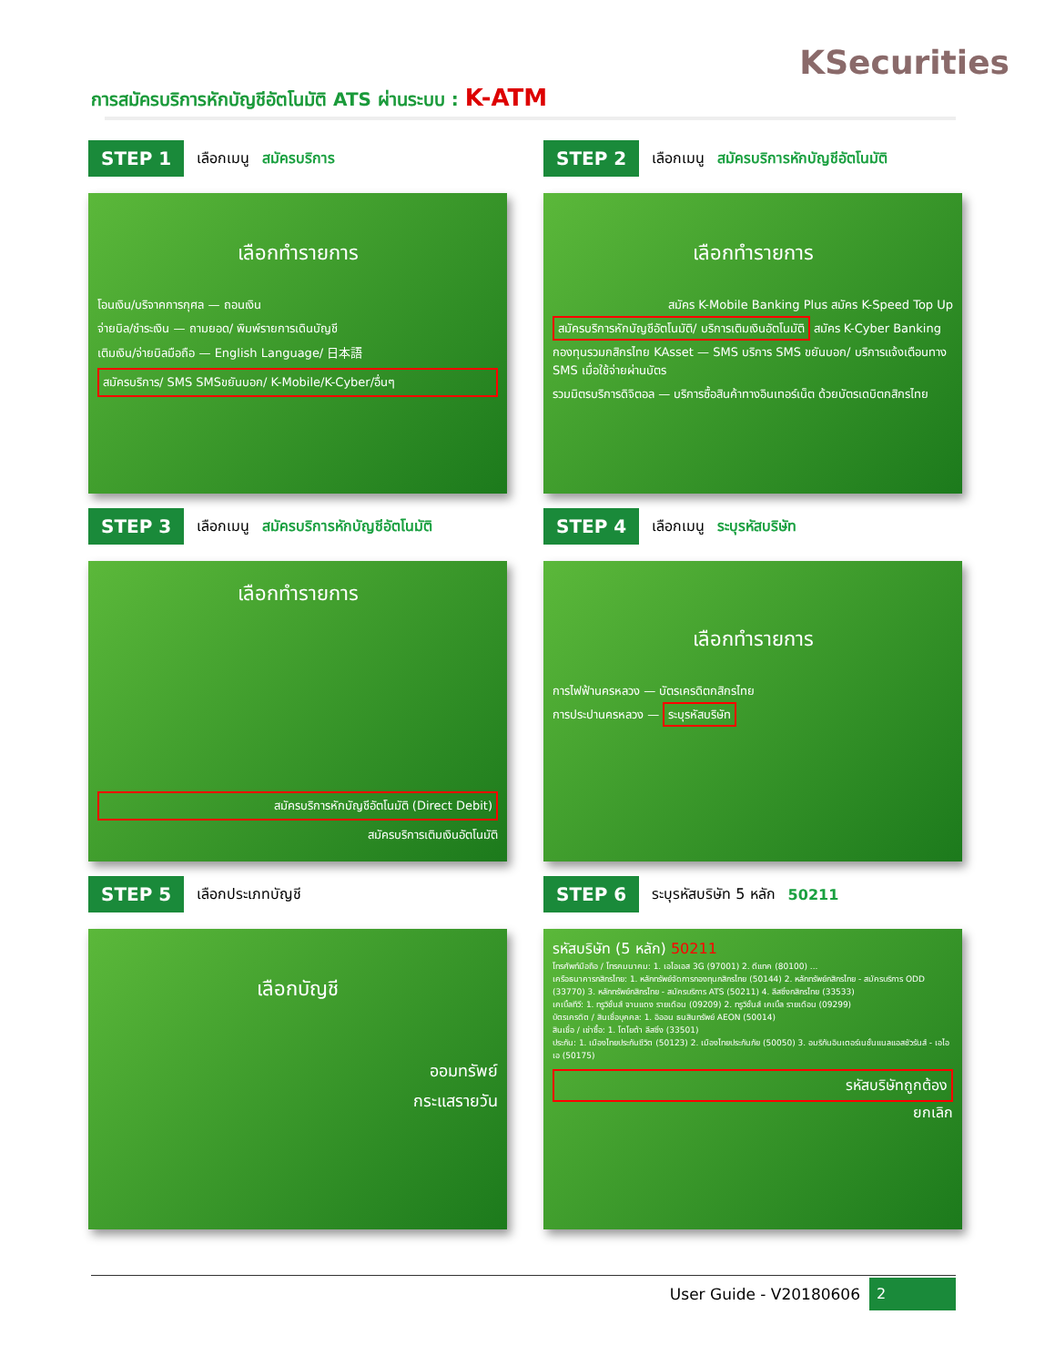KSecurities
การสมัครบริการหักบัญชีอัตโนมัติ ATS ผ่านระบบ : K-ATM
STEP 1 เลือกเมนู สมัครบริการ
เลือกทำรายการ
โอนเงิน/บริจาคการกุศล — ถอนเงิน
จ่ายบิล/ชำระเงิน — ถามยอด/ พิมพ์รายการเดินบัญชี
เติมเงิน/จ่ายบิลมือถือ — English Language/ 日本語
สมัครบริการ/ SMS SMSขยันบอก/ K-Mobile/K-Cyber/อื่นๆ
STEP 2 เลือกเมนู สมัครบริการหักบัญชีอัตโนมัติ
เลือกทำรายการ
สมัคร K-Mobile Banking Plus สมัคร K-Speed Top Up
สมัครบริการหักบัญชีอัตโนมัติ/ บริการเติมเงินอัตโนมัติ สมัคร K-Cyber Banking
กองทุนรวมกสิกรไทย KAsset — SMS บริการ SMS ขยันบอก/ บริการแจ้งเตือนทาง SMS เมื่อใช้จ่ายผ่านบัตร
รวมมิตรบริการดิจิตอล — บริการซื้อสินค้าทางอินเทอร์เน็ต ด้วยบัตรเดบิตกสิกรไทย
STEP 3 เลือกเมนู สมัครบริการหักบัญชีอัตโนมัติ
เลือกทำรายการ
สมัครบริการหักบัญชีอัตโนมัติ (Direct Debit)
สมัครบริการเติมเงินอัตโนมัติ
STEP 4 เลือกเมนู ระบุรหัสบริษัท
เลือกทำรายการ
การไฟฟ้านครหลวง — บัตรเครดิตกสิกรไทย
การประปานครหลวง — ระบุรหัสบริษัท
STEP 5 เลือกประเภทบัญชี
เลือกบัญชี
ออมทรัพย์
กระแสรายวัน
STEP 6 ระบุรหัสบริษัท 5 หลัก 50211
รหัสบริษัท (5 หลัก) 50211
โทรศัพท์มือถือ / โทรคมนาคม: 1. เอไอเอส 3G (97001) 2. ดีแทค (80100) ...
เครือธนาคารกสิกรไทย: 1. หลักทรัพย์จัดการกองทุนกสิกรไทย (50144) 2. หลักทรัพย์กสิกรไทย - สมัครบริการ ODD (33770) 3. หลักทรัพย์กสิกรไทย - สมัครบริการ ATS (50211) 4. ลีสซิ่งกสิกรไทย (33533)
เคเบิ้ลทีวี: 1. ทรูวิชั่นส์ จานแดง รายเดือน (09209) 2. ทรูวิชั่นส์ เคเบิ้ล รายเดือน (09299)
บัตรเครดิต / สินเชื่อบุคคล: 1. อิออน ธนสินทรัพย์ AEON (50014)
สินเชื่อ / เช่าซื้อ: 1. โตโยต้า ลีสซิ่ง (33501)
ประกัน: 1. เมืองไทยประกันชีวิต (50123) 2. เมืองไทยประกันภัย (50050) 3. อมริกันอินเตอร์เนชั่นแนลแอสชัวรันส์ - เอไอเอ (50175)
รหัสบริษัทถูกต้อง
ยกเลิก
User Guide - V20180606
2